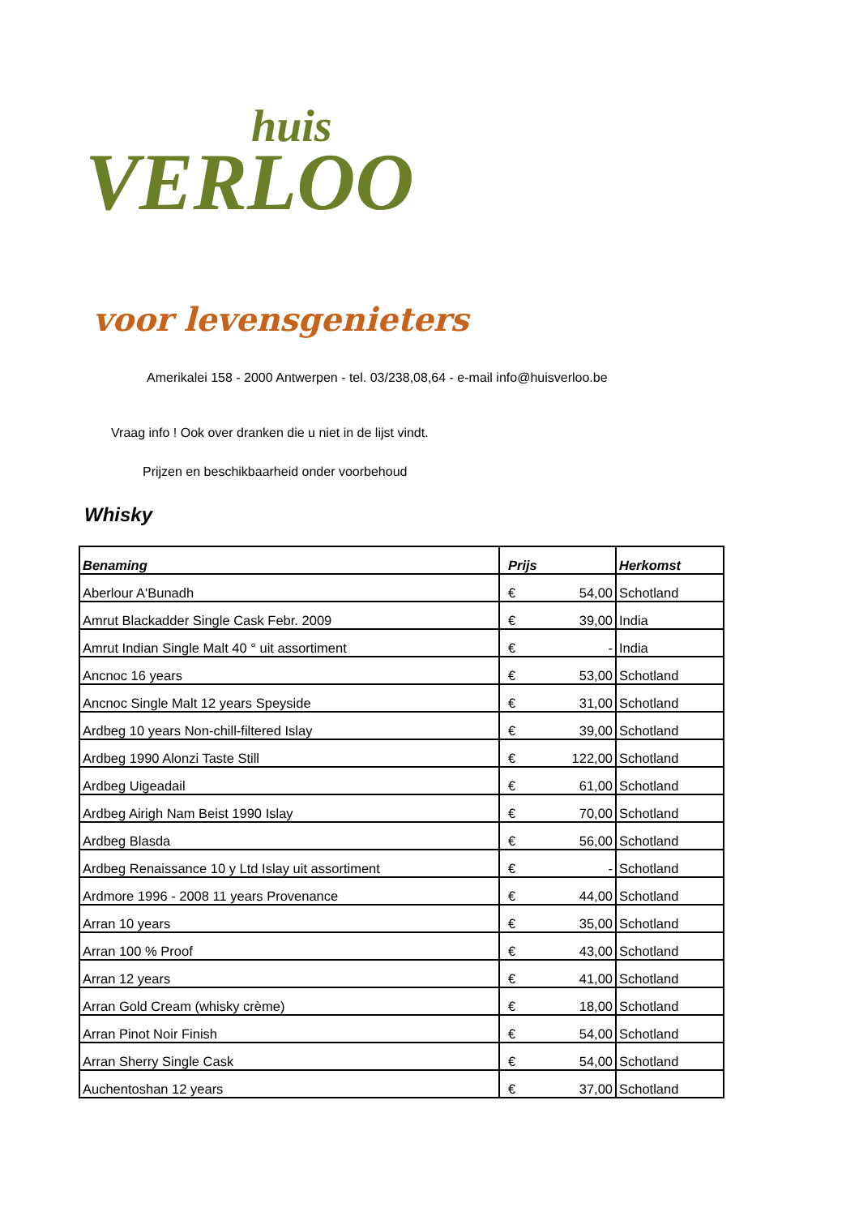huis
VERLOO
voor levensgenieters
Amerikalei 158 - 2000 Antwerpen - tel. 03/238,08,64 - e-mail info@huisverloo.be
Vraag info ! Ook over dranken die u niet in de lijst vindt.
Prijzen en beschikbaarheid onder voorbehoud
Whisky
| Benaming | Prijs | | Herkomst |
| --- | --- | --- | --- |
| Aberlour A'Bunadh | € | 54,00 | Schotland |
| Amrut Blackadder Single Cask Febr. 2009 | € | 39,00 | India |
| Amrut Indian Single Malt 40 ° uit assortiment | € | - | India |
| Ancnoc 16 years | € | 53,00 | Schotland |
| Ancnoc Single Malt 12 years Speyside | € | 31,00 | Schotland |
| Ardbeg 10 years Non-chill-filtered Islay | € | 39,00 | Schotland |
| Ardbeg 1990 Alonzi Taste Still | € | 122,00 | Schotland |
| Ardbeg Uigeadail | € | 61,00 | Schotland |
| Ardbeg Airigh Nam Beist 1990 Islay | € | 70,00 | Schotland |
| Ardbeg Blasda | € | 56,00 | Schotland |
| Ardbeg Renaissance 10 y Ltd Islay uit assortiment | € | - | Schotland |
| Ardmore 1996 - 2008 11 years Provenance | € | 44,00 | Schotland |
| Arran 10 years | € | 35,00 | Schotland |
| Arran 100 % Proof | € | 43,00 | Schotland |
| Arran 12 years | € | 41,00 | Schotland |
| Arran Gold Cream (whisky crème) | € | 18,00 | Schotland |
| Arran Pinot Noir Finish | € | 54,00 | Schotland |
| Arran Sherry Single Cask | € | 54,00 | Schotland |
| Auchentoshan 12 years | € | 37,00 | Schotland |